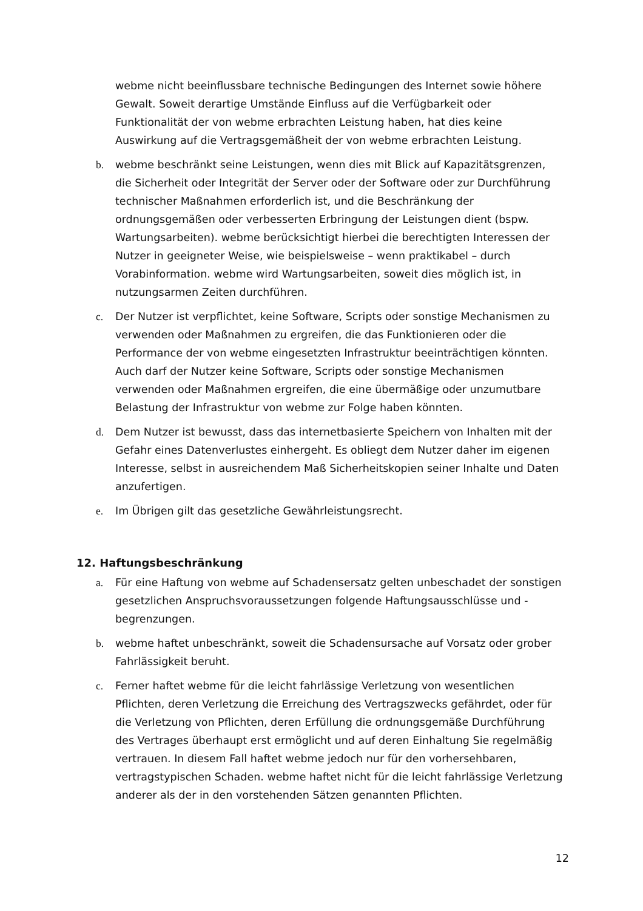webme nicht beeinflussbare technische Bedingungen des Internet sowie höhere Gewalt. Soweit derartige Umstände Einfluss auf die Verfügbarkeit oder Funktionalität der von webme erbrachten Leistung haben, hat dies keine Auswirkung auf die Vertragsgemäßheit der von webme erbrachten Leistung.
b. webme beschränkt seine Leistungen, wenn dies mit Blick auf Kapazitätsgrenzen, die Sicherheit oder Integrität der Server oder der Software oder zur Durchführung technischer Maßnahmen erforderlich ist, und die Beschränkung der ordnungsgemäßen oder verbesserten Erbringung der Leistungen dient (bspw. Wartungsarbeiten). webme berücksichtigt hierbei die berechtigten Interessen der Nutzer in geeigneter Weise, wie beispielsweise – wenn praktikabel – durch Vorabinformation. webme wird Wartungsarbeiten, soweit dies möglich ist, in nutzungsarmen Zeiten durchführen.
c. Der Nutzer ist verpflichtet, keine Software, Scripts oder sonstige Mechanismen zu verwenden oder Maßnahmen zu ergreifen, die das Funktionieren oder die Performance der von webme eingesetzten Infrastruktur beeinträchtigen könnten. Auch darf der Nutzer keine Software, Scripts oder sonstige Mechanismen verwenden oder Maßnahmen ergreifen, die eine übermäßige oder unzumutbare Belastung der Infrastruktur von webme zur Folge haben könnten.
d. Dem Nutzer ist bewusst, dass das internetbasierte Speichern von Inhalten mit der Gefahr eines Datenverlustes einhergeht. Es obliegt dem Nutzer daher im eigenen Interesse, selbst in ausreichendem Maß Sicherheitskopien seiner Inhalte und Daten anzufertigen.
e. Im Übrigen gilt das gesetzliche Gewährleistungsrecht.
12. Haftungsbeschränkung
a. Für eine Haftung von webme auf Schadensersatz gelten unbeschadet der sonstigen gesetzlichen Anspruchsvoraussetzungen folgende Haftungsausschlüsse und -begrenzungen.
b. webme haftet unbeschränkt, soweit die Schadensursache auf Vorsatz oder grober Fahrlässigkeit beruht.
c. Ferner haftet webme für die leicht fahrlässige Verletzung von wesentlichen Pflichten, deren Verletzung die Erreichung des Vertragszwecks gefährdet, oder für die Verletzung von Pflichten, deren Erfüllung die ordnungsgemäße Durchführung des Vertrages überhaupt erst ermöglicht und auf deren Einhaltung Sie regelmäßig vertrauen. In diesem Fall haftet webme jedoch nur für den vorhersehbaren, vertragstypischen Schaden. webme haftet nicht für die leicht fahrlässige Verletzung anderer als der in den vorstehenden Sätzen genannten Pflichten.
12